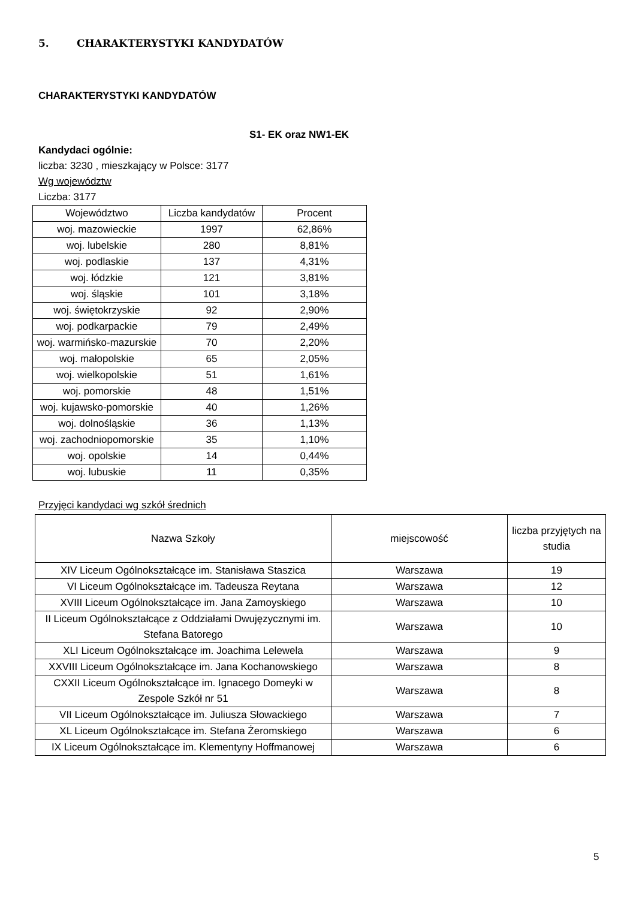5. CHARAKTERYSTYKI KANDYDATÓW
CHARAKTERYSTYKI KANDYDATÓW
S1- EK oraz NW1-EK
Kandydaci ogólnie:
liczba: 3230 , mieszkający w Polsce: 3177
Wg województw
Liczba: 3177
| Województwo | Liczba kandydatów | Procent |
| --- | --- | --- |
| woj. mazowieckie | 1997 | 62,86% |
| woj. lubelskie | 280 | 8,81% |
| woj. podlaskie | 137 | 4,31% |
| woj. łódzkie | 121 | 3,81% |
| woj. śląskie | 101 | 3,18% |
| woj. świętokrzyskie | 92 | 2,90% |
| woj. podkarpackie | 79 | 2,49% |
| woj. warmińsko-mazurskie | 70 | 2,20% |
| woj. małopolskie | 65 | 2,05% |
| woj. wielkopolskie | 51 | 1,61% |
| woj. pomorskie | 48 | 1,51% |
| woj. kujawsko-pomorskie | 40 | 1,26% |
| woj. dolnośląskie | 36 | 1,13% |
| woj. zachodniopomorskie | 35 | 1,10% |
| woj. opolskie | 14 | 0,44% |
| woj. lubuskie | 11 | 0,35% |
Przyjęci kandydaci wg szkół średnich
| Nazwa Szkoły | miejscowość | liczba przyjętych na studia |
| --- | --- | --- |
| XIV Liceum Ogólnokształcące im. Stanisława Staszica | Warszawa | 19 |
| VI Liceum Ogólnokształcące im. Tadeusza Reytana | Warszawa | 12 |
| XVIII Liceum Ogólnokształcące im. Jana Zamoyskiego | Warszawa | 10 |
| II Liceum Ogólnokształcące z Oddziałami Dwujęzycznymi im. Stefana Batorego | Warszawa | 10 |
| XLI Liceum Ogólnokształcące im. Joachima Lelewela | Warszawa | 9 |
| XXVIII Liceum Ogólnokształcące im. Jana Kochanowskiego | Warszawa | 8 |
| CXXII Liceum Ogólnokształcące im. Ignacego Domeyki w Zespole Szkół nr 51 | Warszawa | 8 |
| VII Liceum Ogólnokształcące im. Juliusza Słowackiego | Warszawa | 7 |
| XL Liceum Ogólnokształcące im. Stefana Żeromskiego | Warszawa | 6 |
| IX Liceum Ogólnokształcące im. Klementyny Hoffmanowej | Warszawa | 6 |
5